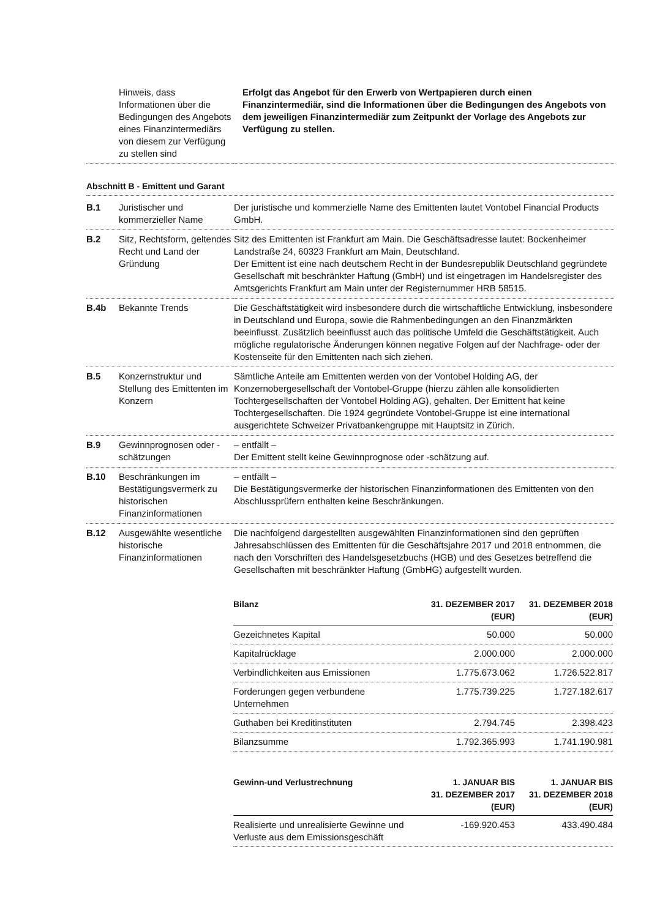| | Hinweis, dass Informationen über die Bedingungen des Angebots eines Finanzintermediärs von diesem zur Verfügung zu stellen sind | Erfolgt das Angebot für den Erwerb von Wertpapieren durch einen Finanzintermediär, sind die Informationen über die Bedingungen des Angebots von dem jeweiligen Finanzintermediär zum Zeitpunkt der Vorlage des Angebots zur Verfügung zu stellen. |
Abschnitt B - Emittent und Garant
| B.1 | Juristischer und kommerzieller Name | Der juristische und kommerzielle Name des Emittenten lautet Vontobel Financial Products GmbH. |
| B.2 | Sitz, Rechtsform, geltendes Recht und Land der Gründung | Sitz des Emittenten ist Frankfurt am Main. Die Geschäftsadresse lautet: Bockenheimer Landstraße 24, 60323 Frankfurt am Main, Deutschland. Der Emittent ist eine nach deutschem Recht in der Bundesrepublik Deutschland gegründete Gesellschaft mit beschränkter Haftung (GmbH) und ist eingetragen im Handelsregister des Amtsgerichts Frankfurt am Main unter der Registernummer HRB 58515. |
| B.4b | Bekannte Trends | Die Geschäftstätigkeit wird insbesondere durch die wirtschaftliche Entwicklung, insbesondere in Deutschland und Europa, sowie die Rahmenbedingungen an den Finanzmärkten beeinflusst. Zusätzlich beeinflusst auch das politische Umfeld die Geschäftstätigkeit. Auch mögliche regulatorische Änderungen können negative Folgen auf der Nachfrage- oder der Kostenseite für den Emittenten nach sich ziehen. |
| B.5 | Konzernstruktur und Stellung des Emittenten im Konzern | Sämtliche Anteile am Emittenten werden von der Vontobel Holding AG, der Konzernobergesellschaft der Vontobel-Gruppe (hierzu zählen alle konsolidierten Tochtergesellschaften der Vontobel Holding AG), gehalten. Der Emittent hat keine Tochtergesellschaften. Die 1924 gegründete Vontobel-Gruppe ist eine international ausgerichtete Schweizer Privatbankengruppe mit Hauptsitz in Zürich. |
| B.9 | Gewinnprognosen oder -schätzungen | – entfällt – Der Emittent stellt keine Gewinnprognose oder -schätzung auf. |
| B.10 | Beschränkungen im Bestätigungsvermerk zu historischen Finanzinformationen | – entfällt – Die Bestätigungsvermerke der historischen Finanzinformationen des Emittenten von den Abschlussprüfern enthalten keine Beschränkungen. |
| B.12 | Ausgewählte wesentliche historische Finanzinformationen | Die nachfolgend dargestellten ausgewählten Finanzinformationen sind den geprüften Jahresabschlüssen des Emittenten für die Geschäftsjahre 2017 und 2018 entnommen, die nach den Vorschriften des Handelsgesetzbuchs (HGB) und des Gesetzes betreffend die Gesellschaften mit beschränkter Haftung (GmbHG) aufgestellt wurden. |
| Bilanz | 31. DEZEMBER 2017 (EUR) | 31. DEZEMBER 2018 (EUR) |
| --- | --- | --- |
| Gezeichnetes Kapital | 50.000 | 50.000 |
| Kapitalrücklage | 2.000.000 | 2.000.000 |
| Verbindlichkeiten aus Emissionen | 1.775.673.062 | 1.726.522.817 |
| Forderungen gegen verbundene Unternehmen | 1.775.739.225 | 1.727.182.617 |
| Guthaben bei Kreditinstituten | 2.794.745 | 2.398.423 |
| Bilanzsumme | 1.792.365.993 | 1.741.190.981 |
| Gewinn-und Verlustrechnung | 1. JANUAR BIS 31. DEZEMBER 2017 (EUR) | 1. JANUAR BIS 31. DEZEMBER 2018 (EUR) |
| --- | --- | --- |
| Realisierte und unrealisierte Gewinne und Verluste aus dem Emissionsgeschäft | -169.920.453 | 433.490.484 |